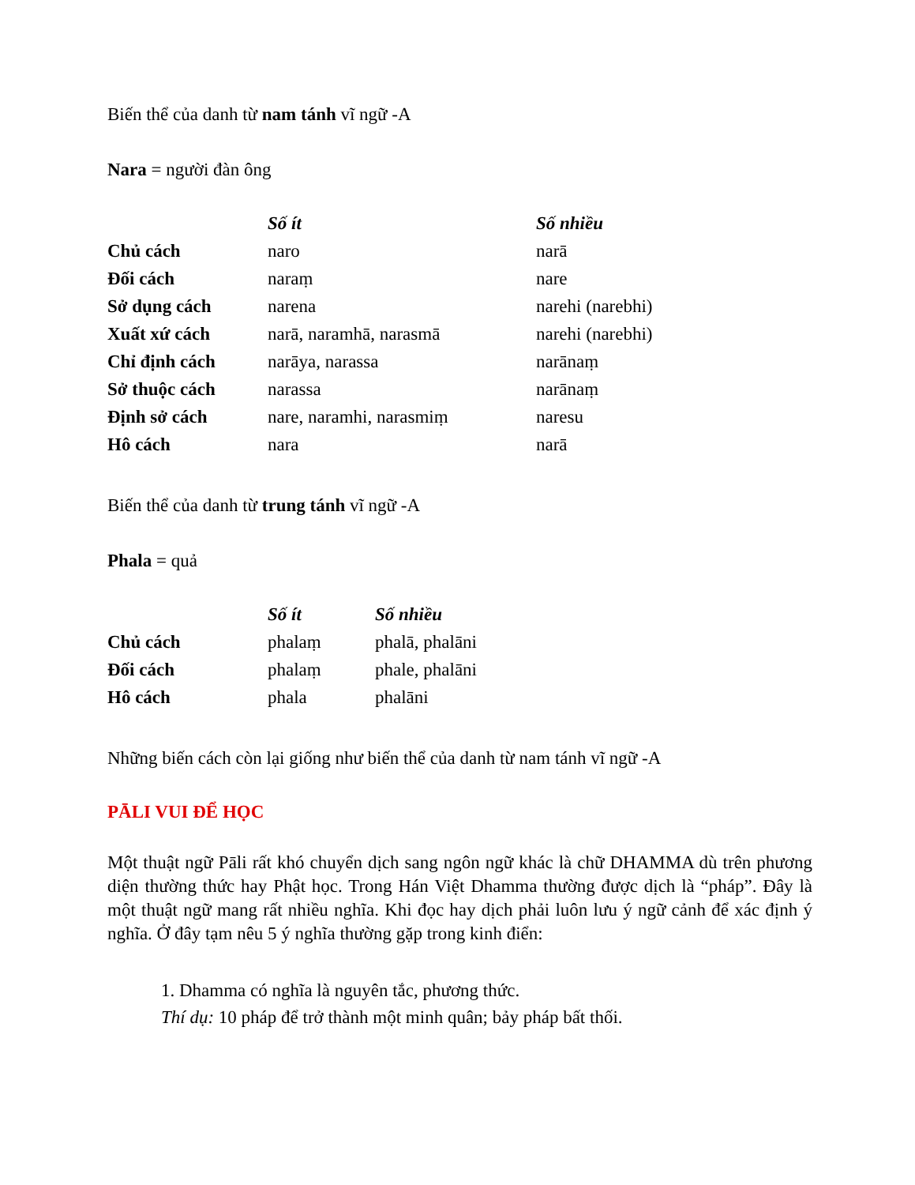Biến thể của danh từ nam tánh vĩ ngữ -A
Nara = người đàn ông
| | Số ít | Số nhiều |
| --- | --- | --- |
| Chủ cách | naro | narā |
| Đối cách | naraṃ | nare |
| Sở dụng cách | narena | narehi (narebhi) |
| Xuất xứ cách | narā, naramhā, narasmā | narehi (narebhi) |
| Chỉ định cách | narāya, narassa | narānaṃ |
| Sở thuộc cách | narassa | narānaṃ |
| Định sở cách | nare, naramhi, narasmiṃ | naresu |
| Hô cách | nara | narā |
Biến thể của danh từ trung tánh vĩ ngữ -A
Phala = quả
| | Số ít | Số nhiều |
| --- | --- | --- |
| Chủ cách | phalaṃ | phalā, phalāni |
| Đối cách | phalaṃ | phale, phalāni |
| Hô cách | phala | phalāni |
Những biến cách còn lại giống như biến thể của danh từ nam tánh vĩ ngữ -A
PĀLI VUI ĐỂ HỌC
Một thuật ngữ Pāli rất khó chuyển dịch sang ngôn ngữ khác là chữ DHAMMA dù trên phương diện thường thức hay Phật học. Trong Hán Việt Dhamma thường được dịch là “pháp”. Đây là một thuật ngữ mang rất nhiều nghĩa. Khi đọc hay dịch phải luôn lưu ý ngữ cảnh để xác định ý nghĩa. Ở đây tạm nêu 5 ý nghĩa thường gặp trong kinh điển:
1. Dhamma có nghĩa là nguyên tắc, phương thức.
Thí dụ: 10 pháp để trở thành một minh quân; bảy pháp bất thối.